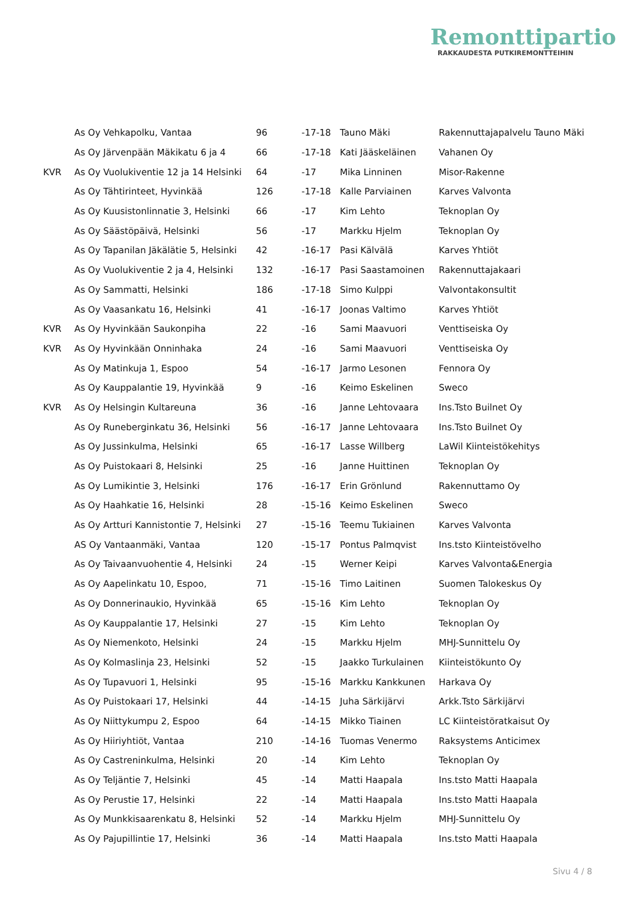Remonttipartio
RAKKAUDESTA PUTKIREMONTTEIHIN
| | As Oy Vehkapolku, Vantaa | 96 | -17-18 | Tauno Mäki | Rakennuttajapalvelu Tauno Mäki |
| | As Oy Järvenpään Mäkikatu 6 ja 4 | 66 | -17-18 | Kati Jääskeläinen | Vahanen Oy |
| KVR | As Oy Vuolukiventie 12 ja 14 Helsinki | 64 | -17 | Mika Linninen | Misor-Rakenne |
| | As Oy Tähtirinteet, Hyvinkää | 126 | -17-18 | Kalle Parviainen | Karves Valvonta |
| | As Oy Kuusistonlinnatie 3, Helsinki | 66 | -17 | Kim Lehto | Teknoplan Oy |
| | As Oy Säästöpäivä, Helsinki | 56 | -17 | Markku Hjelm | Teknoplan Oy |
| | As Oy Tapanilan Jäkälätie 5, Helsinki | 42 | -16-17 | Pasi Kälvälä | Karves Yhtiöt |
| | As Oy Vuolukiventie 2 ja 4, Helsinki | 132 | -16-17 | Pasi Saastamoinen | Rakennuttajakaari |
| | As Oy Sammatti, Helsinki | 186 | -17-18 | Simo Kulppi | Valvontakonsultit |
| | As Oy Vaasankatu 16, Helsinki | 41 | -16-17 | Joonas Valtimo | Karves Yhtiöt |
| KVR | As Oy Hyvinkään Saukonpiha | 22 | -16 | Sami Maavuori | Venttiseiska Oy |
| KVR | As Oy Hyvinkään Onninhaka | 24 | -16 | Sami Maavuori | Venttiseiska Oy |
| | As Oy Matinkuja 1, Espoo | 54 | -16-17 | Jarmo Lesonen | Fennora Oy |
| | As Oy Kauppalantie 19, Hyvinkää | 9 | -16 | Keimo Eskelinen | Sweco |
| KVR | As Oy Helsingin Kultareuna | 36 | -16 | Janne Lehtovaara | Ins.Tsto Builnet Oy |
| | As Oy Runeberginkatu 36, Helsinki | 56 | -16-17 | Janne Lehtovaara | Ins.Tsto Builnet Oy |
| | As Oy Jussinkulma, Helsinki | 65 | -16-17 | Lasse Willberg | LaWil Kiinteistökehitys |
| | As Oy Puistokaari 8, Helsinki | 25 | -16 | Janne Huittinen | Teknoplan Oy |
| | As Oy Lumikintie 3, Helsinki | 176 | -16-17 | Erin Grönlund | Rakennuttamo Oy |
| | As Oy Haahkatie 16, Helsinki | 28 | -15-16 | Keimo Eskelinen | Sweco |
| | As Oy Artturi Kannistontie 7, Helsinki | 27 | -15-16 | Teemu Tukiainen | Karves Valvonta |
| | AS Oy Vantaanmäki, Vantaa | 120 | -15-17 | Pontus Palmqvist | Ins.tsto Kiinteistövelho |
| | As Oy Taivaanvuohentie 4, Helsinki | 24 | -15 | Werner Keipi | Karves Valvonta&Energia |
| | As Oy Aapelinkatu 10, Espoo, | 71 | -15-16 | Timo Laitinen | Suomen Talokeskus Oy |
| | As Oy Donnerinaukio, Hyvinkää | 65 | -15-16 | Kim Lehto | Teknoplan Oy |
| | As Oy Kauppalantie 17, Helsinki | 27 | -15 | Kim Lehto | Teknoplan Oy |
| | As Oy Niemenkoto, Helsinki | 24 | -15 | Markku Hjelm | MHJ-Sunnittelu Oy |
| | As Oy Kolmaslinja 23, Helsinki | 52 | -15 | Jaakko Turkulainen | Kiinteistökunto Oy |
| | As Oy Tupavuori 1, Helsinki | 95 | -15-16 | Markku Kankkunen | Harkava Oy |
| | As Oy Puistokaari 17, Helsinki | 44 | -14-15 | Juha Särkijärvi | Arkk.Tsto Särkijärvi |
| | As Oy Niittykumpu 2, Espoo | 64 | -14-15 | Mikko Tiainen | LC Kiinteistöratkaisut Oy |
| | As Oy Hiiriyhtiöt, Vantaa | 210 | -14-16 | Tuomas Venermo | Raksystems Anticimex |
| | As Oy Castreninkulma, Helsinki | 20 | -14 | Kim Lehto | Teknoplan Oy |
| | As Oy Teljäntie 7, Helsinki | 45 | -14 | Matti Haapala | Ins.tsto Matti Haapala |
| | As Oy Perustie 17, Helsinki | 22 | -14 | Matti Haapala | Ins.tsto Matti Haapala |
| | As Oy Munkkisaarenkatu 8, Helsinki | 52 | -14 | Markku Hjelm | MHJ-Sunnittelu Oy |
| | As Oy Pajupillintie 17, Helsinki | 36 | -14 | Matti Haapala | Ins.tsto Matti Haapala |
Sivu 4 / 8